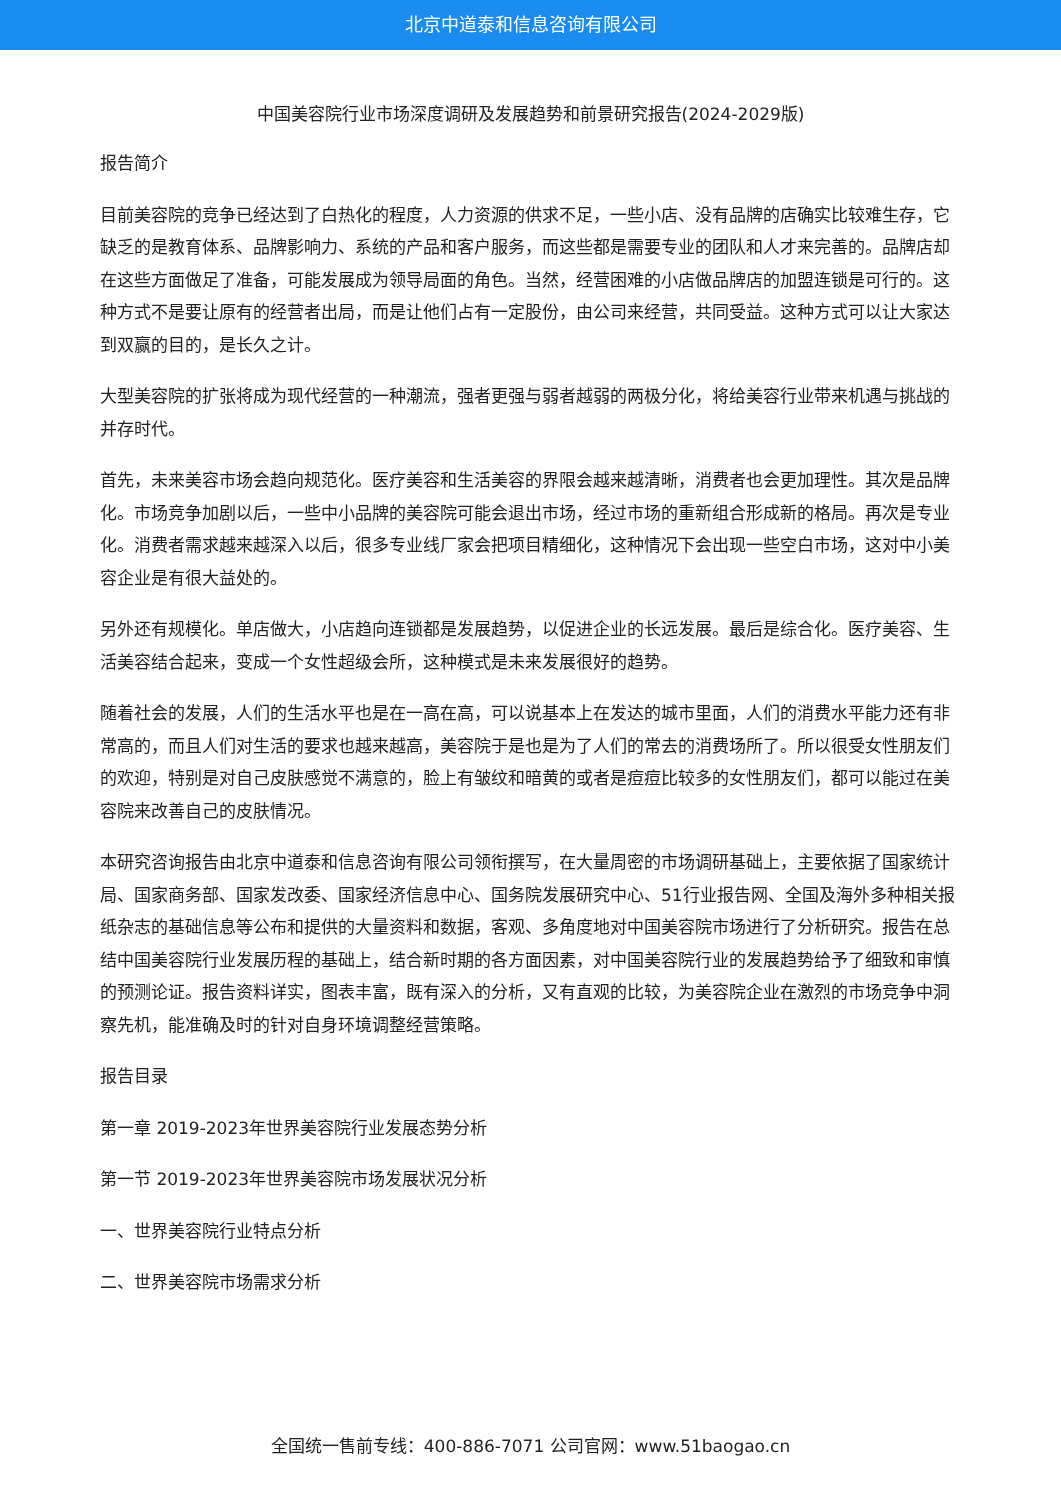北京中道泰和信息咨询有限公司
中国美容院行业市场深度调研及发展趋势和前景研究报告(2024-2029版)
报告简介
目前美容院的竞争已经达到了白热化的程度，人力资源的供求不足，一些小店、没有品牌的店确实比较难生存，它缺乏的是教育体系、品牌影响力、系统的产品和客户服务，而这些都是需要专业的团队和人才来完善的。品牌店却在这些方面做足了准备，可能发展成为领导局面的角色。当然，经营困难的小店做品牌店的加盟连锁是可行的。这种方式不是要让原有的经营者出局，而是让他们占有一定股份，由公司来经营，共同受益。这种方式可以让大家达到双赢的目的，是长久之计。
大型美容院的扩张将成为现代经营的一种潮流，强者更强与弱者越弱的两极分化，将给美容行业带来机遇与挑战的并存时代。
首先，未来美容市场会趋向规范化。医疗美容和生活美容的界限会越来越清晰，消费者也会更加理性。其次是品牌化。市场竞争加剧以后，一些中小品牌的美容院可能会退出市场，经过市场的重新组合形成新的格局。再次是专业化。消费者需求越来越深入以后，很多专业线厂家会把项目精细化，这种情况下会出现一些空白市场，这对中小美容企业是有很大益处的。
另外还有规模化。单店做大，小店趋向连锁都是发展趋势，以促进企业的长远发展。最后是综合化。医疗美容、生活美容结合起来，变成一个女性超级会所，这种模式是未来发展很好的趋势。
随着社会的发展，人们的生活水平也是在一高在高，可以说基本上在发达的城市里面，人们的消费水平能力还有非常高的，而且人们对生活的要求也越来越高，美容院于是也是为了人们的常去的消费场所了。所以很受女性朋友们的欢迎，特别是对自己皮肤感觉不满意的，脸上有皱纹和暗黄的或者是痘痘比较多的女性朋友们，都可以能过在美容院来改善自己的皮肤情况。
本研究咨询报告由北京中道泰和信息咨询有限公司领衔撰写，在大量周密的市场调研基础上，主要依据了国家统计局、国家商务部、国家发改委、国家经济信息中心、国务院发展研究中心、51行业报告网、全国及海外多种相关报纸杂志的基础信息等公布和提供的大量资料和数据，客观、多角度地对中国美容院市场进行了分析研究。报告在总结中国美容院行业发展历程的基础上，结合新时期的各方面因素，对中国美容院行业的发展趋势给予了细致和审慎的预测论证。报告资料详实，图表丰富，既有深入的分析，又有直观的比较，为美容院企业在激烈的市场竞争中洞察先机，能准确及时的针对自身环境调整经营策略。
报告目录
第一章 2019-2023年世界美容院行业发展态势分析
第一节 2019-2023年世界美容院市场发展状况分析
一、世界美容院行业特点分析
二、世界美容院市场需求分析
全国统一售前专线：400-886-7071 公司官网：www.51baogao.cn